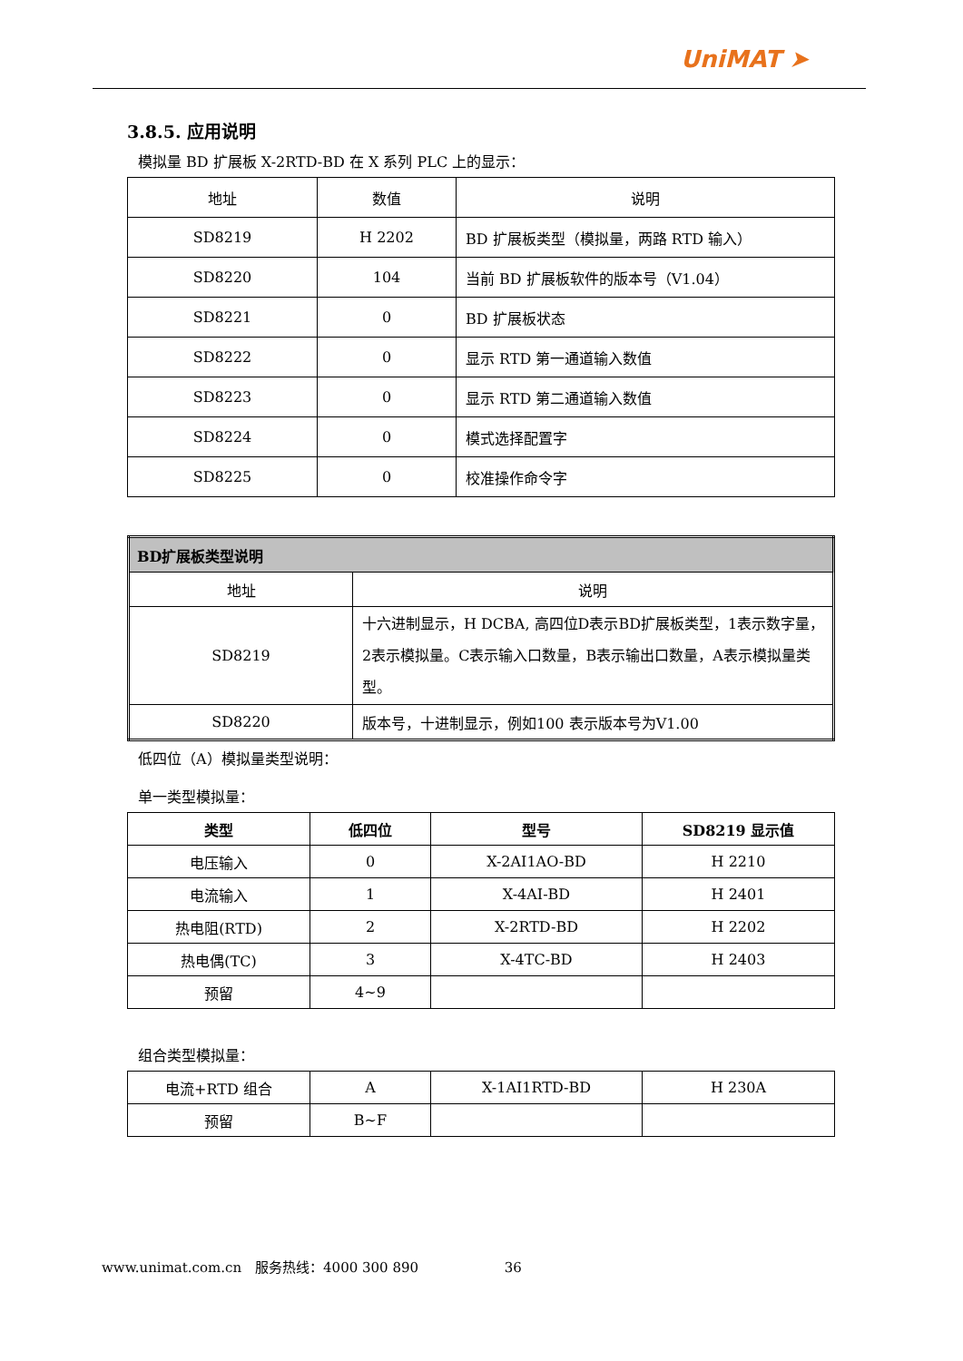UniMAT ➤
3.8.5. 应用说明
模拟量 BD 扩展板 X-2RTD-BD 在 X 系列 PLC 上的显示：
| 地址 | 数值 | 说明 |
| SD8219 | H 2202 | BD 扩展板类型（模拟量，两路 RTD 输入） |
| SD8220 | 104 | 当前 BD 扩展板软件的版本号（V1.04） |
| SD8221 | 0 | BD 扩展板状态 |
| SD8222 | 0 | 显示 RTD 第一通道输入数值 |
| SD8223 | 0 | 显示 RTD 第二通道输入数值 |
| SD8224 | 0 | 模式选择配置字 |
| SD8225 | 0 | 校准操作命令字 |
| BD扩展板类型说明 | |
| 地址 | 说明 |
| SD8219 | 十六进制显示，H DCBA, 高四位D表示BD扩展板类型，1表示数字量，2表示模拟量。C表示输入口数量，B表示输出口数量，A表示模拟量类型。 |
| SD8220 | 版本号，十进制显示，例如100 表示版本号为V1.00 |
低四位（A）模拟量类型说明：
单一类型模拟量：
| 类型 | 低四位 | 型号 | SD8219 显示值 |
| --- | --- | --- | --- |
| 电压输入 | 0 | X-2AI1AO-BD | H 2210 |
| 电流输入 | 1 | X-4AI-BD | H 2401 |
| 热电阻(RTD) | 2 | X-2RTD-BD | H 2202 |
| 热电偶(TC) | 3 | X-4TC-BD | H 2403 |
| 预留 | 4~9 | | |
组合类型模拟量：
| 电流+RTD 组合 | A | X-1AI1RTD-BD | H 230A |
| 预留 | B~F | | |
www.unimat.com.cn　服务热线：4000 300 890 36